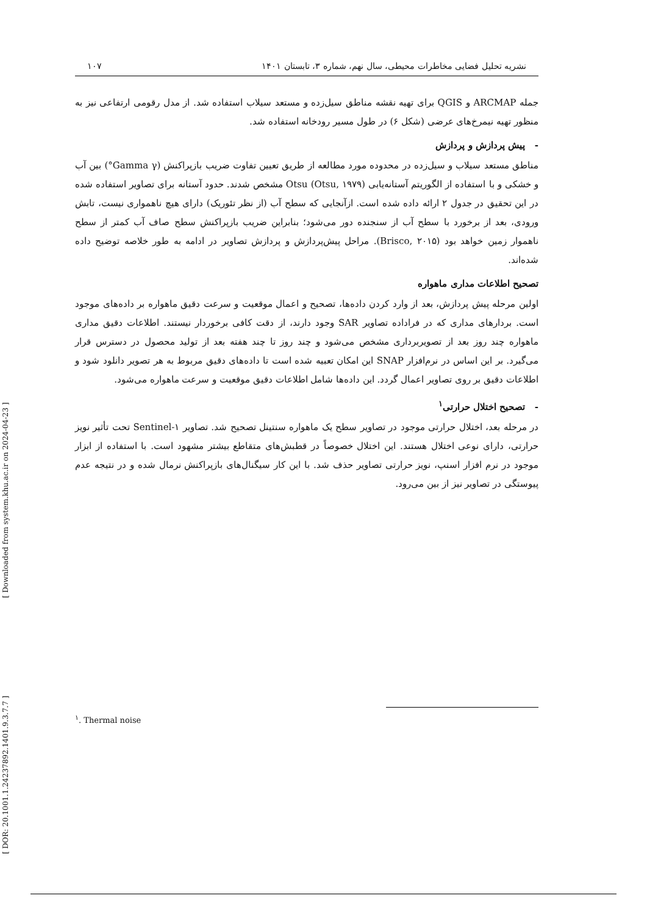نشریه تحلیل فضایی مخاطرات محیطی، سال نهم، شماره ۳، تابستان ۱۴۰۱ ۱۰۷
جمله ARCMAP و QGIS برای تهیه نقشه مناطق سیل‌زده و مستعد سیلاب استفاده شد. از مدل رقومی ارتفاعی نیز به منظور تهیه نیمرخ‌های عرضی (شکل ۶) در طول مسیر رودخانه استفاده شد.
- پیش پردازش و پردازش
مناطق مستعد سیلاب و سیل‌زده در محدوده مورد مطالعه از طریق تعیین تفاوت ضریب بازپراکنش (Gamma γ°) بین آب و خشکی و با استفاده از الگوریتم آستانه‌یابی Otsu (Otsu, ۱۹۷۹) مشخص شدند. حدود آستانه برای تصاویر استفاده شده در این تحقیق در جدول ۲ ارائه داده شده است. ازآنجایی که سطح آب (از نظر تئوریک) دارای هیچ ناهمواری نیست، تابش ورودی، بعد از برخورد با سطح آب از سنجنده دور می‌شود؛ بنابراین ضریب بازپراکنش سطح صاف آب کمتر از سطح ناهموار زمین خواهد بود (Brisco, ۲۰۱۵). مراحل پیش‌پردازش و پردازش تصاویر در ادامه به طور خلاصه توضیح داده شده‌اند.
تصحیح اطلاعات مداری ماهواره
اولین مرحله پیش پردازش، بعد از وارد کردن داده‌ها، تصحیح و اعمال موقعیت و سرعت دقیق ماهواره بر داده‌های موجود است. بردارهای مداری که در فراداده تصاویر SAR وجود دارند، از دقت کافی برخوردار نیستند. اطلاعات دقیق مداری ماهواره چند روز بعد از تصویربرداری مشخص می‌شود و چند روز تا چند هفته بعد از تولید محصول در دسترس قرار می‌گیرد. بر این اساس در نرم‌افزار SNAP این امکان تعبیه شده است تا داده‌های دقیق مربوط به هر تصویر دانلود شود و اطلاعات دقیق بر روی تصاویر اعمال گردد. این داده‌ها شامل اطلاعات دقیق موقعیت و سرعت ماهواره می‌شود.
- تصحیح اختلال حرارتی<sup>۱</sup>
در مرحله بعد، اختلال حرارتی موجود در تصاویر سطح یک ماهواره سنتینل تصحیح شد. تصاویر Sentinel-۱ تحت تأثیر نویز حرارتی، دارای نوعی اختلال هستند. این اختلال خصوصاً در قطبش‌های متقاطع بیشتر مشهود است. با استفاده از ابزار موجود در نرم افزار اسنپ، نویز حرارتی تصاویر حذف شد. با این کار سیگنال‌های بازپراکنش نرمال شده و در نتیجه عدم پیوستگی در تصاویر نیز از بین می‌رود.
<sup>۱</sup>. Thermal noise
[ DOR: 20.1001.1.24237892.1401.9.3.7.7 ] [ Downloaded from system.khu.ac.ir on 2024-04-23 ]